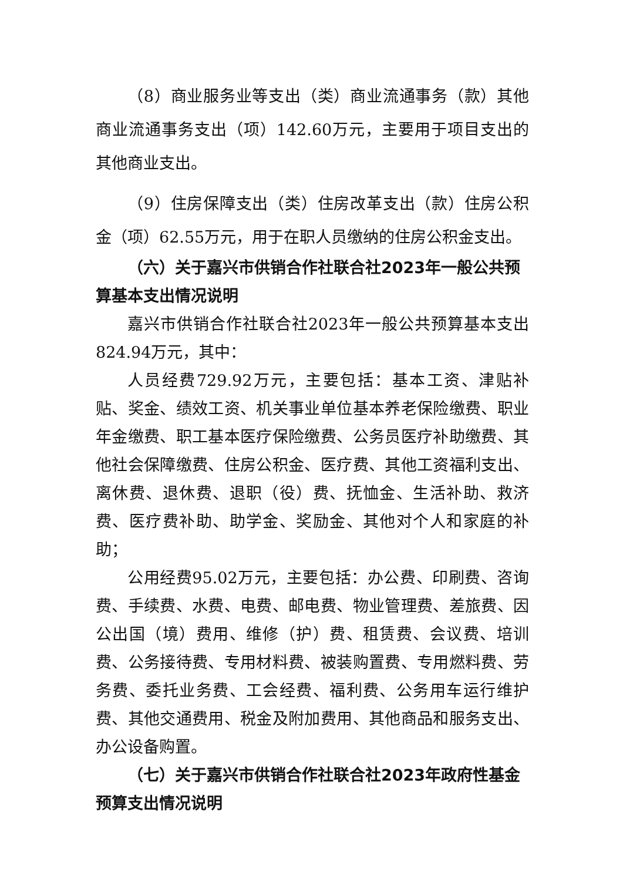（8）商业服务业等支出（类）商业流通事务（款）其他商业流通事务支出（项）142.60万元，主要用于项目支出的其他商业支出。
（9）住房保障支出（类）住房改革支出（款）住房公积金（项）62.55万元，用于在职人员缴纳的住房公积金支出。
（六）关于嘉兴市供销合作社联合社2023年一般公共预算基本支出情况说明
嘉兴市供销合作社联合社2023年一般公共预算基本支出824.94万元，其中：
人员经费729.92万元，主要包括：基本工资、津贴补贴、奖金、绩效工资、机关事业单位基本养老保险缴费、职业年金缴费、职工基本医疗保险缴费、公务员医疗补助缴费、其他社会保障缴费、住房公积金、医疗费、其他工资福利支出、离休费、退休费、退职（役）费、抚恤金、生活补助、救济费、医疗费补助、助学金、奖励金、其他对个人和家庭的补助；
公用经费95.02万元，主要包括：办公费、印刷费、咨询费、手续费、水费、电费、邮电费、物业管理费、差旅费、因公出国（境）费用、维修（护）费、租赁费、会议费、培训费、公务接待费、专用材料费、被装购置费、专用燃料费、劳务费、委托业务费、工会经费、福利费、公务用车运行维护费、其他交通费用、税金及附加费用、其他商品和服务支出、办公设备购置。
（七）关于嘉兴市供销合作社联合社2023年政府性基金预算支出情况说明